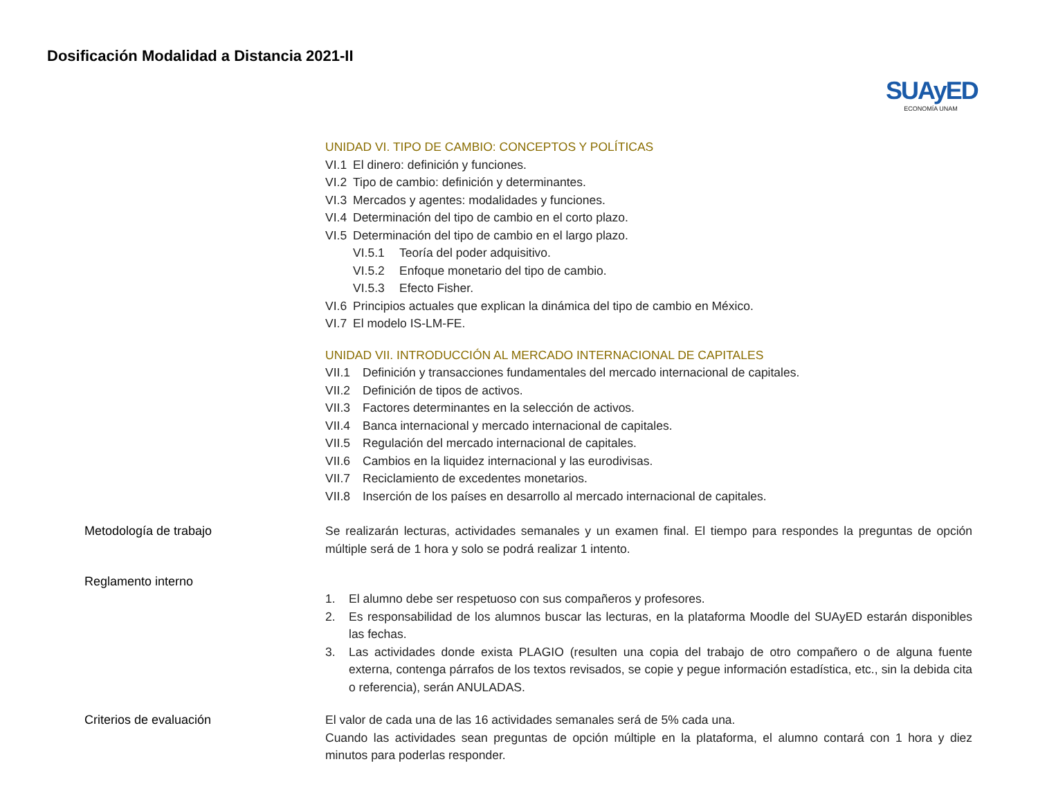Dosificación Modalidad a Distancia 2021-II
SUAyED
ECONOMÍA UNAM
UNIDAD VI. TIPO DE CAMBIO: CONCEPTOS Y POLÍTICAS
VI.1 El dinero: definición y funciones.
VI.2 Tipo de cambio: definición y determinantes.
VI.3 Mercados y agentes: modalidades y funciones.
VI.4 Determinación del tipo de cambio en el corto plazo.
VI.5 Determinación del tipo de cambio en el largo plazo.
VI.5.1 Teoría del poder adquisitivo.
VI.5.2 Enfoque monetario del tipo de cambio.
VI.5.3 Efecto Fisher.
VI.6 Principios actuales que explican la dinámica del tipo de cambio en México.
VI.7 El modelo IS-LM-FE.
UNIDAD VII. INTRODUCCIÓN AL MERCADO INTERNACIONAL DE CAPITALES
VII.1 Definición y transacciones fundamentales del mercado internacional de capitales.
VII.2 Definición de tipos de activos.
VII.3 Factores determinantes en la selección de activos.
VII.4 Banca internacional y mercado internacional de capitales.
VII.5 Regulación del mercado internacional de capitales.
VII.6 Cambios en la liquidez internacional y las eurodivisas.
VII.7 Reciclamiento de excedentes monetarios.
VII.8 Inserción de los países en desarrollo al mercado internacional de capitales.
Metodología de trabajo Se realizarán lecturas, actividades semanales y un examen final. El tiempo para respondes la preguntas de opción múltiple será de 1 hora y solo se podrá realizar 1 intento.
Reglamento interno 1. El alumno debe ser respetuoso con sus compañeros y profesores.
2. Es responsabilidad de los alumnos buscar las lecturas, en la plataforma Moodle del SUAyED estarán disponibles las fechas.
3. Las actividades donde exista PLAGIO (resulten una copia del trabajo de otro compañero o de alguna fuente externa, contenga párrafos de los textos revisados, se copie y pegue información estadística, etc., sin la debida cita o referencia), serán ANULADAS.
Criterios de evaluación El valor de cada una de las 16 actividades semanales será de 5% cada una.
Cuando las actividades sean preguntas de opción múltiple en la plataforma, el alumno contará con 1 hora y diez minutos para poderlas responder.